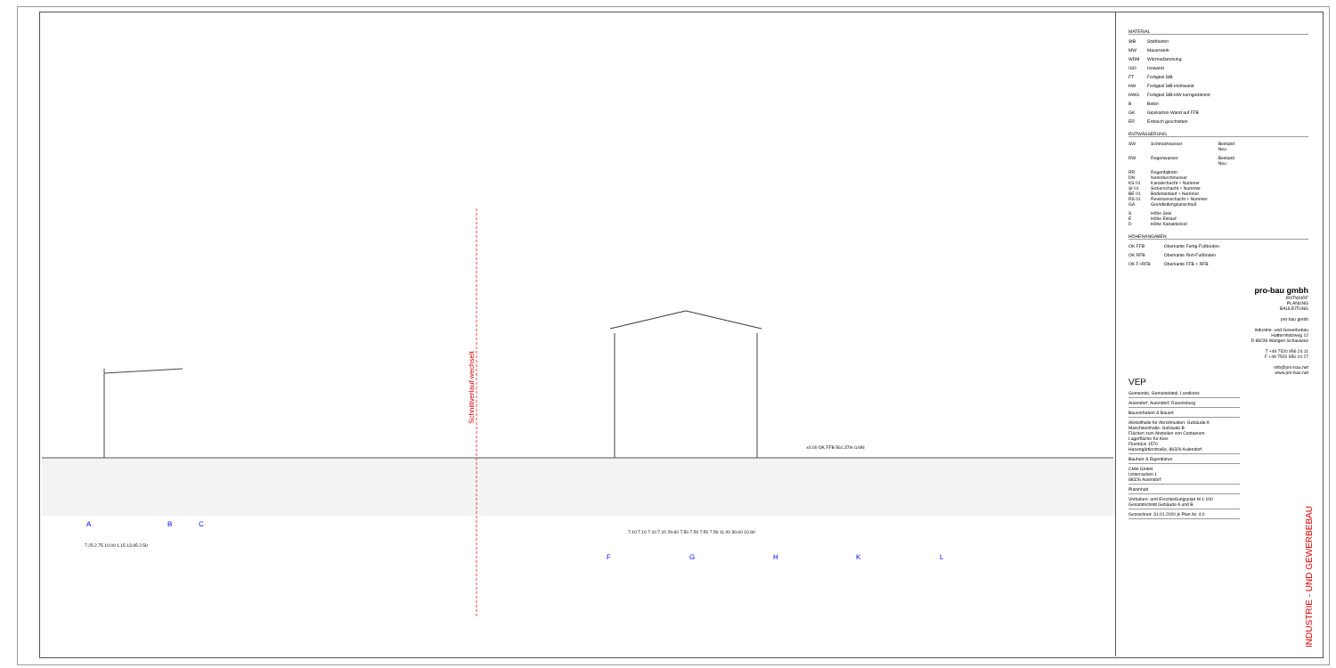Schnittverlauf wechselt
±0.00 OK FFB 561.37m ü.NN
A B C
F G H K L
7.25 2.75 10.00 1.15 13.95 2.50
7.10 7.10 7.10 7.10 29.60 7.50 7.50 7.50 7.50 11.00 30.60 10.60
MATERIAL
| StB | Stahlbeton |
| MW | Mauerwerk |
| WDM | Wärmedämmung |
| ISO | Isowand |
| FT | Fertigteil StB |
| HW | Fertigteil StB-Hohlwand |
| HWG | Fertigteil StB-HW kerngedämmt |
| B | Beton |
| GK | Gipskarton-Wand auf FFB |
| ER | Erdreich geschnitten |
ENTWÄSSERUNG
| SW | Schmutzwasser | Bestand Neu |
| RW | Regenwasser | Bestand Neu |
| RR DN KS 01 SI 01 BE 01 RS 01 GA | Regenfallrohr Nenndurchmesser Kanalschacht + Nummer Sickerschacht + Nummer Bodeneinlauf + Nummer Revisionsschacht + Nummer Grundleitungsanschluß | |
| S E D | Höhe Sole Höhe Einlauf Höhe Kanaldeckel | |
HÖHENANGABEN
| OK FFB | Oberkante Fertig-Fußboden |
| OK RFB | Oberkante Roh-Fußboden |
| OK F+RFB | Oberkante FFB + RFB |
pro-bau gmbh
ENTWURF
PLANUNG
BAULEITUNG
pro-bau gmbh
Industrie- und Gewerbebau
Hatternholzweg 12
D 88239 Wangen-Schauwies
T +49 7520 956 24 11
F +49 7520 956 24 27
info@pro-bau.net
www.pro-bau.net
VEP
Gemeinde, Gemeindeteil, Landkreis
Aulendorf, Aulendorf, Ravensburg
Bauvorhaben & Bauort
Abstellhalle für Abrollmulden: Gebäude A
Maschinenhalle: Gebäude B
Flächen zum Abstellen von Containern
Lagerfläche für Kies
Flurstück 1570
Hasengärtlerstraße, 88326 Aulendorf
Bauherr & Eigentümer
CMH GmbH
Unterrauhen 1
88326 Aulendorf
Planinhalt
Vorhaben- und Erschließungsplan M 1:100
Gesamtschnitt Gebäude A und B
Gezeichnet: 31.01.2020 jk Plan Nr. 4.0
INDUSTRIE - UND GEWERBEBAU